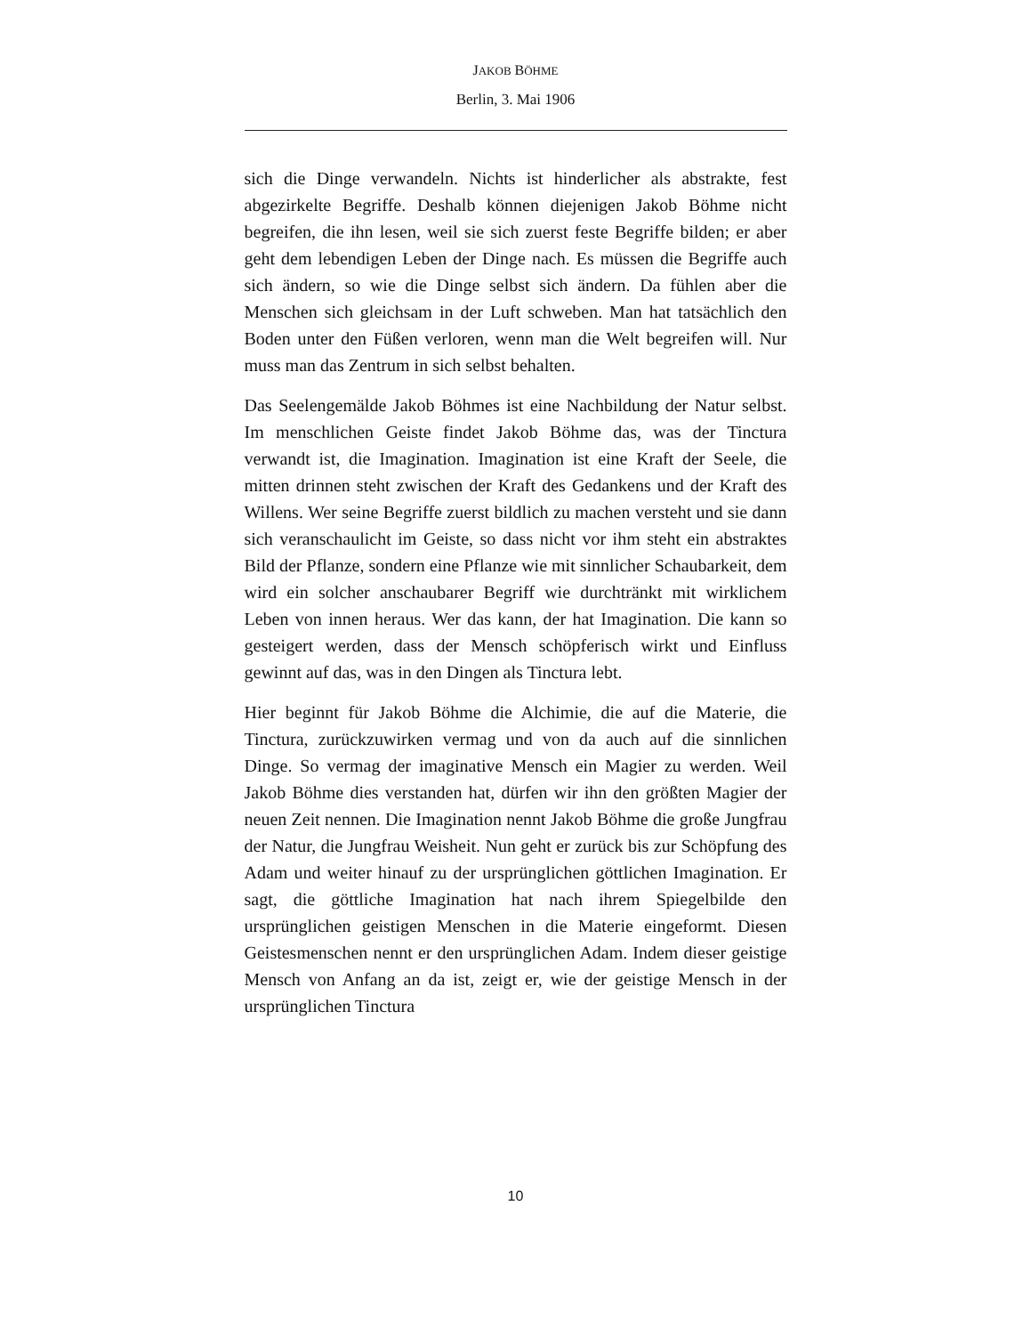JAKOB BÖHME
Berlin, 3. Mai 1906
sich die Dinge verwandeln. Nichts ist hinderlicher als abstrakte, fest abgezirkelte Begriffe. Deshalb können diejenigen Jakob Böhme nicht begreifen, die ihn lesen, weil sie sich zuerst feste Begriffe bilden; er aber geht dem lebendigen Leben der Dinge nach. Es müssen die Begriffe auch sich ändern, so wie die Dinge selbst sich ändern. Da fühlen aber die Menschen sich gleichsam in der Luft schweben. Man hat tatsächlich den Boden unter den Füßen verloren, wenn man die Welt begreifen will. Nur muss man das Zentrum in sich selbst behalten.
Das Seelengemälde Jakob Böhmes ist eine Nachbildung der Natur selbst. Im menschlichen Geiste findet Jakob Böhme das, was der Tinctura verwandt ist, die Imagination. Imagination ist eine Kraft der Seele, die mitten drinnen steht zwischen der Kraft des Gedankens und der Kraft des Willens. Wer seine Begriffe zuerst bildlich zu machen versteht und sie dann sich veranschaulicht im Geiste, so dass nicht vor ihm steht ein abstraktes Bild der Pflanze, sondern eine Pflanze wie mit sinnlicher Schaubarkeit, dem wird ein solcher anschaubarer Begriff wie durchtränkt mit wirklichem Leben von innen heraus. Wer das kann, der hat Imagination. Die kann so gesteigert werden, dass der Mensch schöpferisch wirkt und Einfluss gewinnt auf das, was in den Dingen als Tinctura lebt.
Hier beginnt für Jakob Böhme die Alchimie, die auf die Materie, die Tinctura, zurückzuwirken vermag und von da auch auf die sinnlichen Dinge. So vermag der imaginative Mensch ein Magier zu werden. Weil Jakob Böhme dies verstanden hat, dürfen wir ihn den größten Magier der neuen Zeit nennen. Die Imagination nennt Jakob Böhme die große Jungfrau der Natur, die Jungfrau Weisheit. Nun geht er zurück bis zur Schöpfung des Adam und weiter hinauf zu der ursprünglichen göttlichen Imagination. Er sagt, die göttliche Imagination hat nach ihrem Spiegelbilde den ursprünglichen geistigen Menschen in die Materie eingeformt. Diesen Geistesmenschen nennt er den ursprünglichen Adam. Indem dieser geistige Mensch von Anfang an da ist, zeigt er, wie der geistige Mensch in der ursprünglichen Tinctura
10